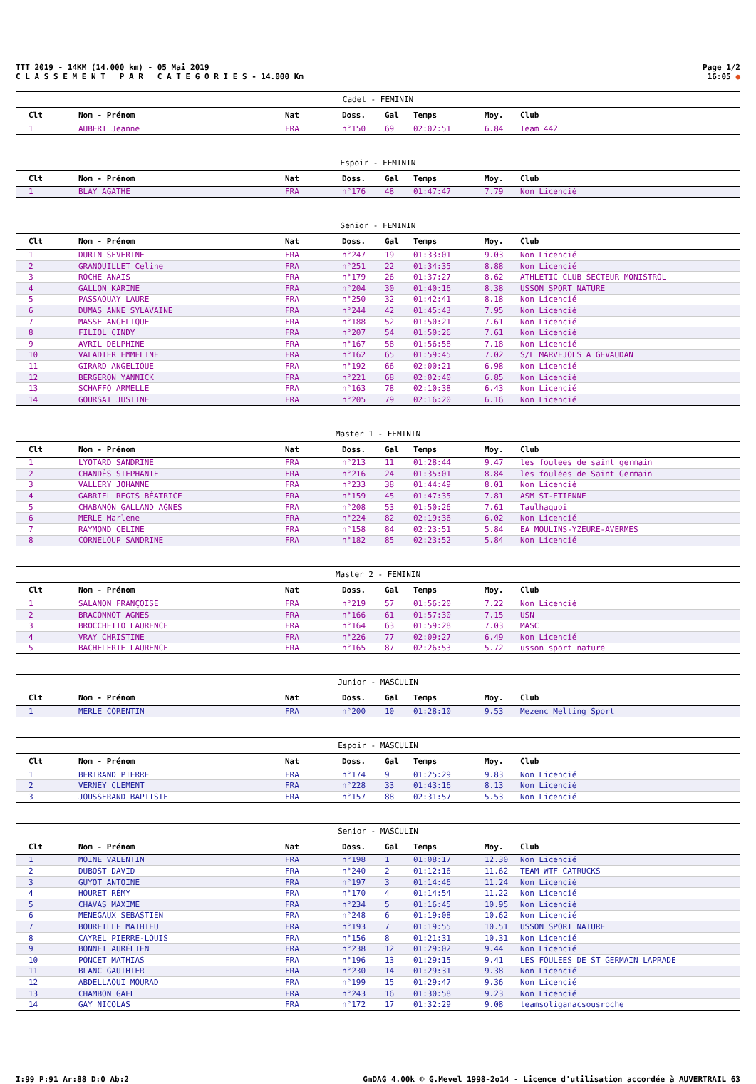TTT 2019 - 14KM (14.000 km) - 05 Mai 2019
C L A S S E M E N T P A R C A T E G O R I E S - 14.000 Km
Page 1/2
16:05 ●
| Cadet - FEMININ | | | | | | | |
| --- | --- | --- | --- | --- | --- | --- | --- |
| Clt | Nom - Prénom | Nat | Doss. | Gal | Temps | Moy. | Club |
| 1 | AUBERT Jeanne | FRA | n°150 | 69 | 02:02:51 | 6.84 | Team 442 |
| Espoir - FEMININ | | | | | | | |
| --- | --- | --- | --- | --- | --- | --- | --- |
| Clt | Nom - Prénom | Nat | Doss. | Gal | Temps | Moy. | Club |
| 1 | BLAY AGATHE | FRA | n°176 | 48 | 01:47:47 | 7.79 | Non Licencié |
| Senior - FEMININ | | | | | | | |
| --- | --- | --- | --- | --- | --- | --- | --- |
| Clt | Nom - Prénom | Nat | Doss. | Gal | Temps | Moy. | Club |
| 1 | DURIN SEVERINE | FRA | n°247 | 19 | 01:33:01 | 9.03 | Non Licencié |
| 2 | GRANOUILLET Celine | FRA | n°251 | 22 | 01:34:35 | 8.88 | Non Licencié |
| 3 | ROCHE ANAIS | FRA | n°179 | 26 | 01:37:27 | 8.62 | ATHLETIC CLUB SECTEUR MONISTROL |
| 4 | GALLON KARINE | FRA | n°204 | 30 | 01:40:16 | 8.38 | USSON SPORT NATURE |
| 5 | PASSAQUAY LAURE | FRA | n°250 | 32 | 01:42:41 | 8.18 | Non Licencié |
| 6 | DUMAS ANNE SYLAVAINE | FRA | n°244 | 42 | 01:45:43 | 7.95 | Non Licencié |
| 7 | MASSE ANGELIQUE | FRA | n°188 | 52 | 01:50:21 | 7.61 | Non Licencié |
| 8 | FILIOL CINDY | FRA | n°207 | 54 | 01:50:26 | 7.61 | Non Licencié |
| 9 | AVRIL DELPHINE | FRA | n°167 | 58 | 01:56:58 | 7.18 | Non Licencié |
| 10 | VALADIER EMMELINE | FRA | n°162 | 65 | 01:59:45 | 7.02 | S/L MARVEJOLS A GEVAUDAN |
| 11 | GIRARD ANGELIQUE | FRA | n°192 | 66 | 02:00:21 | 6.98 | Non Licencié |
| 12 | BERGERON YANNICK | FRA | n°221 | 68 | 02:02:40 | 6.85 | Non Licencié |
| 13 | SCHAFFO ARMELLE | FRA | n°163 | 78 | 02:10:38 | 6.43 | Non Licencié |
| 14 | GOURSAT JUSTINE | FRA | n°205 | 79 | 02:16:20 | 6.16 | Non Licencié |
| Master 1 - FEMININ | | | | | | | |
| --- | --- | --- | --- | --- | --- | --- | --- |
| Clt | Nom - Prénom | Nat | Doss. | Gal | Temps | Moy. | Club |
| 1 | LYOTARD SANDRINE | FRA | n°213 | 11 | 01:28:44 | 9.47 | les foulees de saint germain |
| 2 | CHANDÈS STEPHANIE | FRA | n°216 | 24 | 01:35:01 | 8.84 | les foulées de Saint Germain |
| 3 | VALLERY JOHANNE | FRA | n°233 | 38 | 01:44:49 | 8.01 | Non Licencié |
| 4 | GABRIEL REGIS BÉATRICE | FRA | n°159 | 45 | 01:47:35 | 7.81 | ASM ST-ETIENNE |
| 5 | CHABANON GALLAND AGNES | FRA | n°208 | 53 | 01:50:26 | 7.61 | Taulhaquoi |
| 6 | MERLE Marlene | FRA | n°224 | 82 | 02:19:36 | 6.02 | Non Licencié |
| 7 | RAYMOND CELINE | FRA | n°158 | 84 | 02:23:51 | 5.84 | EA MOULINS-YZEURE-AVERMES |
| 8 | CORNELOUP SANDRINE | FRA | n°182 | 85 | 02:23:52 | 5.84 | Non Licencié |
| Master 2 - FEMININ | | | | | | | |
| --- | --- | --- | --- | --- | --- | --- | --- |
| Clt | Nom - Prénom | Nat | Doss. | Gal | Temps | Moy. | Club |
| 1 | SALANON FRANÇOISE | FRA | n°219 | 57 | 01:56:20 | 7.22 | Non Licencié |
| 2 | BRACONNOT AGNES | FRA | n°166 | 61 | 01:57:30 | 7.15 | USN |
| 3 | BROCCHETTO LAURENCE | FRA | n°164 | 63 | 01:59:28 | 7.03 | MASC |
| 4 | VRAY CHRISTINE | FRA | n°226 | 77 | 02:09:27 | 6.49 | Non Licencié |
| 5 | BACHELERIE LAURENCE | FRA | n°165 | 87 | 02:26:53 | 5.72 | usson sport nature |
| Junior - MASCULIN | | | | | | | |
| --- | --- | --- | --- | --- | --- | --- | --- |
| Clt | Nom - Prénom | Nat | Doss. | Gal | Temps | Moy. | Club |
| 1 | MERLE CORENTIN | FRA | n°200 | 10 | 01:28:10 | 9.53 | Mezenc Melting Sport |
| Espoir - MASCULIN | | | | | | | |
| --- | --- | --- | --- | --- | --- | --- | --- |
| Clt | Nom - Prénom | Nat | Doss. | Gal | Temps | Moy. | Club |
| 1 | BERTRAND PIERRE | FRA | n°174 | 9 | 01:25:29 | 9.83 | Non Licencié |
| 2 | VERNEY CLEMENT | FRA | n°228 | 33 | 01:43:16 | 8.13 | Non Licencié |
| 3 | JOUSSERAND BAPTISTE | FRA | n°157 | 88 | 02:31:57 | 5.53 | Non Licencié |
| Senior - MASCULIN | | | | | | | |
| --- | --- | --- | --- | --- | --- | --- | --- |
| Clt | Nom - Prénom | Nat | Doss. | Gal | Temps | Moy. | Club |
| 1 | MOINE VALENTIN | FRA | n°198 | 1 | 01:08:17 | 12.30 | Non Licencié |
| 2 | DUBOST DAVID | FRA | n°240 | 2 | 01:12:16 | 11.62 | TEAM WTF CATRUCKS |
| 3 | GUYOT ANTOINE | FRA | n°197 | 3 | 01:14:46 | 11.24 | Non Licencié |
| 4 | HOURET RÉMY | FRA | n°170 | 4 | 01:14:54 | 11.22 | Non Licencié |
| 5 | CHAVAS MAXIME | FRA | n°234 | 5 | 01:16:45 | 10.95 | Non Licencié |
| 6 | MENEGAUX SEBASTIEN | FRA | n°248 | 6 | 01:19:08 | 10.62 | Non Licencié |
| 7 | BOUREILLE MATHIEU | FRA | n°193 | 7 | 01:19:55 | 10.51 | USSON SPORT NATURE |
| 8 | CAYREL PIERRE-LOUIS | FRA | n°156 | 8 | 01:21:31 | 10.31 | Non Licencié |
| 9 | BONNET AURÉLIEN | FRA | n°238 | 12 | 01:29:02 | 9.44 | Non Licencié |
| 10 | PONCET MATHIAS | FRA | n°196 | 13 | 01:29:15 | 9.41 | LES FOULEES DE ST GERMAIN LAPRADE |
| 11 | BLANC GAUTHIER | FRA | n°230 | 14 | 01:29:31 | 9.38 | Non Licencié |
| 12 | ABDELLAOUI MOURAD | FRA | n°199 | 15 | 01:29:47 | 9.36 | Non Licencié |
| 13 | CHAMBON GAEL | FRA | n°243 | 16 | 01:30:58 | 9.23 | Non Licencié |
| 14 | GAY NICOLAS | FRA | n°172 | 17 | 01:32:29 | 9.08 | teamsoliganacsousroche |
I:99 P:91 Ar:88 D:0 Ab:2 GmDAG 4.00k © G.Mevel 1998-2o14 - Licence d'utilisation accordée à AUVERTRAIL 63